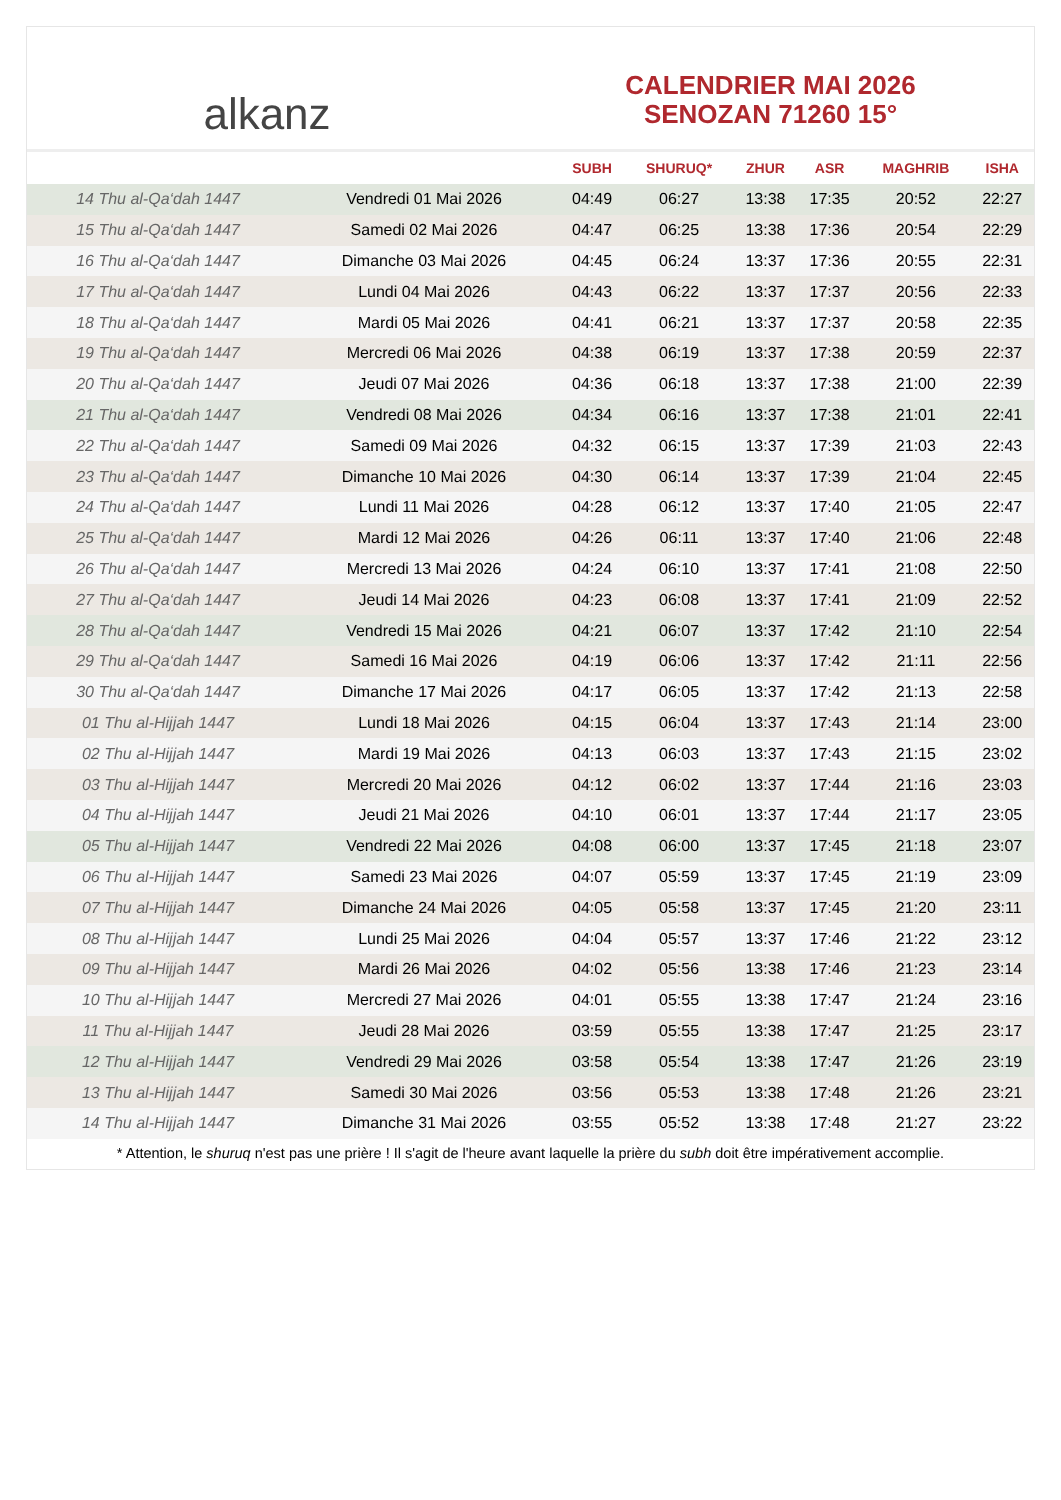alkanz
CALENDRIER MAI 2026
SENOZAN 71260 15°
| | | SUBH | SHURUQ* | ZHUR | ASR | MAGHRIB | ISHA |
| --- | --- | --- | --- | --- | --- | --- | --- |
| 14 Thu al-Qa‘dah 1447 | Vendredi 01 Mai 2026 | 04:49 | 06:27 | 13:38 | 17:35 | 20:52 | 22:27 |
| 15 Thu al-Qa‘dah 1447 | Samedi 02 Mai 2026 | 04:47 | 06:25 | 13:38 | 17:36 | 20:54 | 22:29 |
| 16 Thu al-Qa‘dah 1447 | Dimanche 03 Mai 2026 | 04:45 | 06:24 | 13:37 | 17:36 | 20:55 | 22:31 |
| 17 Thu al-Qa‘dah 1447 | Lundi 04 Mai 2026 | 04:43 | 06:22 | 13:37 | 17:37 | 20:56 | 22:33 |
| 18 Thu al-Qa‘dah 1447 | Mardi 05 Mai 2026 | 04:41 | 06:21 | 13:37 | 17:37 | 20:58 | 22:35 |
| 19 Thu al-Qa‘dah 1447 | Mercredi 06 Mai 2026 | 04:38 | 06:19 | 13:37 | 17:38 | 20:59 | 22:37 |
| 20 Thu al-Qa‘dah 1447 | Jeudi 07 Mai 2026 | 04:36 | 06:18 | 13:37 | 17:38 | 21:00 | 22:39 |
| 21 Thu al-Qa‘dah 1447 | Vendredi 08 Mai 2026 | 04:34 | 06:16 | 13:37 | 17:38 | 21:01 | 22:41 |
| 22 Thu al-Qa‘dah 1447 | Samedi 09 Mai 2026 | 04:32 | 06:15 | 13:37 | 17:39 | 21:03 | 22:43 |
| 23 Thu al-Qa‘dah 1447 | Dimanche 10 Mai 2026 | 04:30 | 06:14 | 13:37 | 17:39 | 21:04 | 22:45 |
| 24 Thu al-Qa‘dah 1447 | Lundi 11 Mai 2026 | 04:28 | 06:12 | 13:37 | 17:40 | 21:05 | 22:47 |
| 25 Thu al-Qa‘dah 1447 | Mardi 12 Mai 2026 | 04:26 | 06:11 | 13:37 | 17:40 | 21:06 | 22:48 |
| 26 Thu al-Qa‘dah 1447 | Mercredi 13 Mai 2026 | 04:24 | 06:10 | 13:37 | 17:41 | 21:08 | 22:50 |
| 27 Thu al-Qa‘dah 1447 | Jeudi 14 Mai 2026 | 04:23 | 06:08 | 13:37 | 17:41 | 21:09 | 22:52 |
| 28 Thu al-Qa‘dah 1447 | Vendredi 15 Mai 2026 | 04:21 | 06:07 | 13:37 | 17:42 | 21:10 | 22:54 |
| 29 Thu al-Qa‘dah 1447 | Samedi 16 Mai 2026 | 04:19 | 06:06 | 13:37 | 17:42 | 21:11 | 22:56 |
| 30 Thu al-Qa‘dah 1447 | Dimanche 17 Mai 2026 | 04:17 | 06:05 | 13:37 | 17:42 | 21:13 | 22:58 |
| 01 Thu al-Hijjah 1447 | Lundi 18 Mai 2026 | 04:15 | 06:04 | 13:37 | 17:43 | 21:14 | 23:00 |
| 02 Thu al-Hijjah 1447 | Mardi 19 Mai 2026 | 04:13 | 06:03 | 13:37 | 17:43 | 21:15 | 23:02 |
| 03 Thu al-Hijjah 1447 | Mercredi 20 Mai 2026 | 04:12 | 06:02 | 13:37 | 17:44 | 21:16 | 23:03 |
| 04 Thu al-Hijjah 1447 | Jeudi 21 Mai 2026 | 04:10 | 06:01 | 13:37 | 17:44 | 21:17 | 23:05 |
| 05 Thu al-Hijjah 1447 | Vendredi 22 Mai 2026 | 04:08 | 06:00 | 13:37 | 17:45 | 21:18 | 23:07 |
| 06 Thu al-Hijjah 1447 | Samedi 23 Mai 2026 | 04:07 | 05:59 | 13:37 | 17:45 | 21:19 | 23:09 |
| 07 Thu al-Hijjah 1447 | Dimanche 24 Mai 2026 | 04:05 | 05:58 | 13:37 | 17:45 | 21:20 | 23:11 |
| 08 Thu al-Hijjah 1447 | Lundi 25 Mai 2026 | 04:04 | 05:57 | 13:37 | 17:46 | 21:22 | 23:12 |
| 09 Thu al-Hijjah 1447 | Mardi 26 Mai 2026 | 04:02 | 05:56 | 13:38 | 17:46 | 21:23 | 23:14 |
| 10 Thu al-Hijjah 1447 | Mercredi 27 Mai 2026 | 04:01 | 05:55 | 13:38 | 17:47 | 21:24 | 23:16 |
| 11 Thu al-Hijjah 1447 | Jeudi 28 Mai 2026 | 03:59 | 05:55 | 13:38 | 17:47 | 21:25 | 23:17 |
| 12 Thu al-Hijjah 1447 | Vendredi 29 Mai 2026 | 03:58 | 05:54 | 13:38 | 17:47 | 21:26 | 23:19 |
| 13 Thu al-Hijjah 1447 | Samedi 30 Mai 2026 | 03:56 | 05:53 | 13:38 | 17:48 | 21:26 | 23:21 |
| 14 Thu al-Hijjah 1447 | Dimanche 31 Mai 2026 | 03:55 | 05:52 | 13:38 | 17:48 | 21:27 | 23:22 |
* Attention, le shuruq n'est pas une prière ! Il s'agit de l'heure avant laquelle la prière du subh doit être impérativement accomplie.